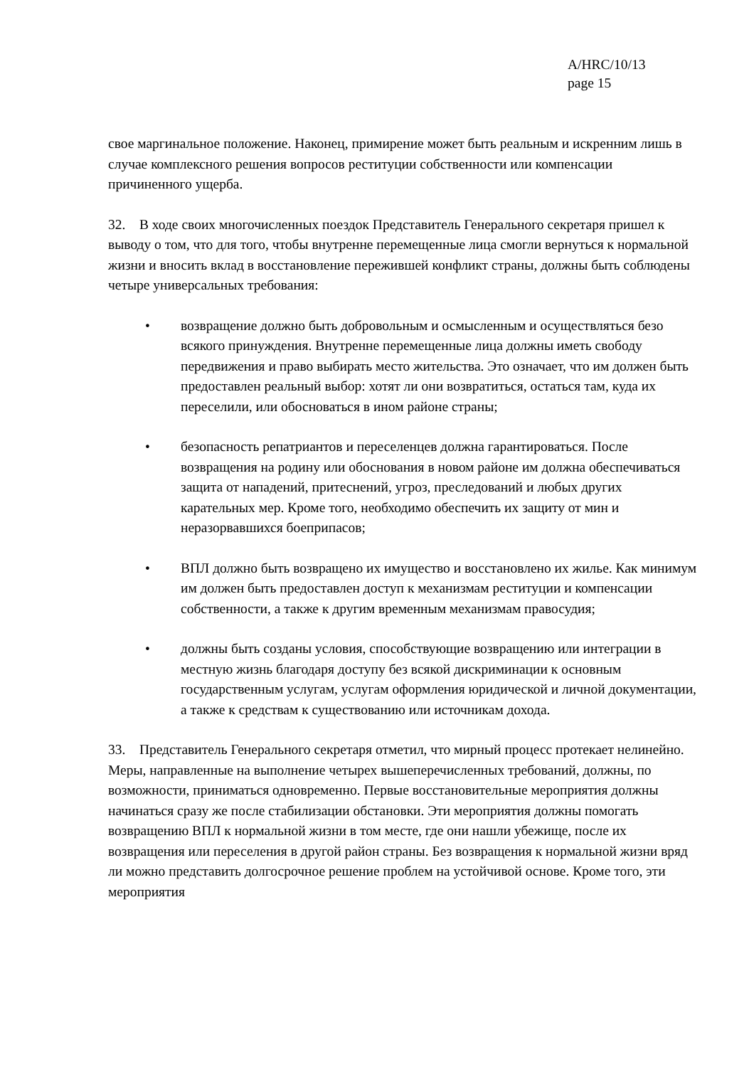A/HRC/10/13
page 15
свое маргинальное положение. Наконец, примирение может быть реальным и искренним лишь в случае комплексного решения вопросов реституции собственности или компенсации причиненного ущерба.
32. В ходе своих многочисленных поездок Представитель Генерального секретаря пришел к выводу о том, что для того, чтобы внутренне перемещенные лица смогли вернуться к нормальной жизни и вносить вклад в восстановление пережившей конфликт страны, должны быть соблюдены четыре универсальных требования:
• возвращение должно быть добровольным и осмысленным и осуществляться безо всякого принуждения. Внутренне перемещенные лица должны иметь свободу передвижения и право выбирать место жительства. Это означает, что им должен быть предоставлен реальный выбор: хотят ли они возвратиться, остаться там, куда их переселили, или обосноваться в ином районе страны;
• безопасность репатриантов и переселенцев должна гарантироваться. После возвращения на родину или обоснования в новом районе им должна обеспечиваться защита от нападений, притеснений, угроз, преследований и любых других карательных мер. Кроме того, необходимо обеспечить их защиту от мин и неразорвавшихся боеприпасов;
• ВПЛ должно быть возвращено их имущество и восстановлено их жилье. Как минимум им должен быть предоставлен доступ к механизмам реституции и компенсации собственности, а также к другим временным механизмам правосудия;
• должны быть созданы условия, способствующие возвращению или интеграции в местную жизнь благодаря доступу без всякой дискриминации к основным государственным услугам, услугам оформления юридической и личной документации, а также к средствам к существованию или источникам дохода.
33. Представитель Генерального секретаря отметил, что мирный процесс протекает нелинейно. Меры, направленные на выполнение четырех вышеперечисленных требований, должны, по возможности, приниматься одновременно. Первые восстановительные мероприятия должны начинаться сразу же после стабилизации обстановки. Эти мероприятия должны помогать возвращению ВПЛ к нормальной жизни в том месте, где они нашли убежище, после их возвращения или переселения в другой район страны. Без возвращения к нормальной жизни вряд ли можно представить долгосрочное решение проблем на устойчивой основе. Кроме того, эти мероприятия